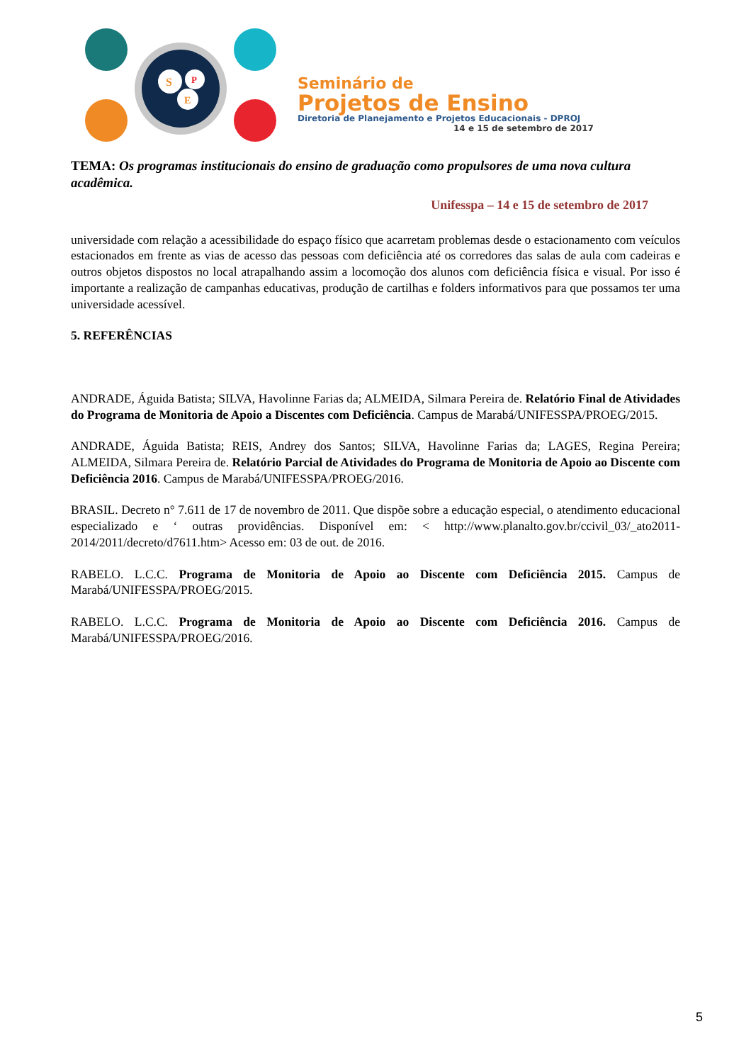S
P
E
Seminário de
Projetos de Ensino
Diretoria de Planejamento e Projetos Educacionais - DPROJ
14 e 15 de setembro de 2017
TEMA: Os programas institucionais do ensino de graduação como propulsores de uma nova cultura acadêmica.
Unifesspa – 14 e 15 de setembro de 2017
universidade com relação a acessibilidade do espaço físico que acarretam problemas desde o estacionamento com veículos estacionados em frente as vias de acesso das pessoas com deficiência até os corredores das salas de aula com cadeiras e outros objetos dispostos no local atrapalhando assim a locomoção dos alunos com deficiência física e visual. Por isso é importante a realização de campanhas educativas, produção de cartilhas e folders informativos para que possamos ter uma universidade acessível.
5. REFERÊNCIAS
ANDRADE, Águida Batista; SILVA, Havolinne Farias da; ALMEIDA, Silmara Pereira de. Relatório Final de Atividades do Programa de Monitoria de Apoio a Discentes com Deficiência. Campus de Marabá/UNIFESSPA/PROEG/2015.
ANDRADE, Águida Batista; REIS, Andrey dos Santos; SILVA, Havolinne Farias da; LAGES, Regina Pereira; ALMEIDA, Silmara Pereira de. Relatório Parcial de Atividades do Programa de Monitoria de Apoio ao Discente com Deficiência 2016. Campus de Marabá/UNIFESSPA/PROEG/2016.
BRASIL. Decreto n° 7.611 de 17 de novembro de 2011. Que dispõe sobre a educação especial, o atendimento educacional especializado e ‘ outras providências. Disponível em: < http://www.planalto.gov.br/ccivil_03/_ato2011-2014/2011/decreto/d7611.htm> Acesso em: 03 de out. de 2016.
RABELO. L.C.C. Programa de Monitoria de Apoio ao Discente com Deficiência 2015. Campus de Marabá/UNIFESSPA/PROEG/2015.
RABELO. L.C.C. Programa de Monitoria de Apoio ao Discente com Deficiência 2016. Campus de Marabá/UNIFESSPA/PROEG/2016.
5